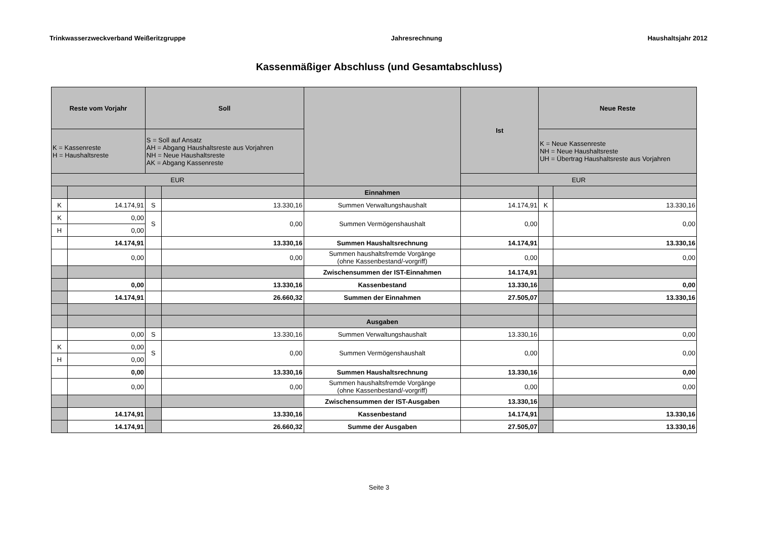Trinkwasserzweckverband Weißeritzgruppe Jahresrechnung Haushaltsjahr 2012
Kassenmäßiger Abschluss (und Gesamtabschluss)
| Reste vom Vorjahr | | Soll | | | Ist | Neue Reste | |
| --- | --- | --- | --- | --- | --- | --- | --- |
| K = Kassenreste H = Haushaltsreste | | S = Soll auf Ansatz AH = Abgang Haushaltsreste aus Vorjahren NH = Neue Haushaltsreste AK = Abgang Kassenreste | | | | K = Neue Kassenreste NH = Neue Haushaltsreste UH = Übertrag Haushaltsreste aus Vorjahren | |
| EUR | | | | | EUR | | |
| | | | | Einnahmen | | | |
| K | 14.174,91 | S | 13.330,16 | Summen Verwaltungshaushalt | 14.174,91 | K | 13.330,16 |
| K | 0,00 | S | 0,00 | Summen Vermögenshaushalt | 0,00 | | 0,00 |
| H | 0,00 | | | | | | |
| | 14.174,91 | | 13.330,16 | Summen Haushaltsrechnung | 14.174,91 | | 13.330,16 |
| | 0,00 | | 0,00 | Summen haushaltsfremde Vorgänge (ohne Kassenbestand/-vorgriff) | 0,00 | | 0,00 |
| | | | | Zwischensummen der IST-Einnahmen | 14.174,91 | | |
| | 0,00 | | 13.330,16 | Kassenbestand | 13.330,16 | | 0,00 |
| | 14.174,91 | | 26.660,32 | Summen der Einnahmen | 27.505,07 | | 13.330,16 |
| | | | | Ausgaben | | | |
| | 0,00 | S | 13.330,16 | Summen Verwaltungshaushalt | 13.330,16 | | 0,00 |
| K | 0,00 | S | 0,00 | Summen Vermögenshaushalt | 0,00 | | 0,00 |
| H | 0,00 | | | | | | |
| | 0,00 | | 13.330,16 | Summen Haushaltsrechnung | 13.330,16 | | 0,00 |
| | 0,00 | | 0,00 | Summen haushaltsfremde Vorgänge (ohne Kassenbestand/-vorgriff) | 0,00 | | 0,00 |
| | | | | Zwischensummen der IST-Ausgaben | 13.330,16 | | |
| | 14.174,91 | | 13.330,16 | Kassenbestand | 14.174,91 | | 13.330,16 |
| | 14.174,91 | | 26.660,32 | Summe der Ausgaben | 27.505,07 | | 13.330,16 |
Seite 3